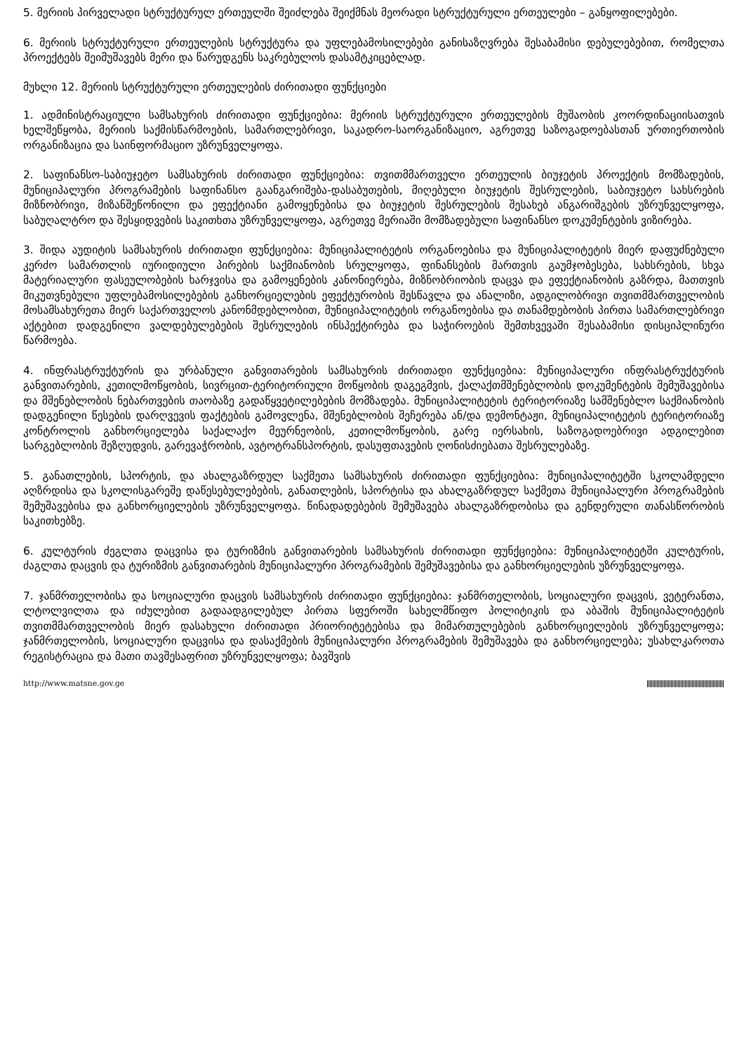5. მერიის პირველადი სტრუქტურულ ერთეულში შეიძლება შეიქმნას მეორადი სტრუქტურული ერთეულები – განყოფილებები.
6. მერიის სტრუქტურული ერთეულების სტრუქტურა და უფლებამოსილებები განისაზღვრება შესაბამისი დებულებებით, რომელთა პროექტებს შეიმუშავებს მერი და წარუდგენს საკრებულოს დასამტკიცებლად.
მუხლი 12. მერიის სტრუქტურული ერთეულების ძირითადი ფუნქციები
1. ადმინისტრაციული სამსახურის ძირითადი ფუნქციებია: მერიის სტრუქტურული ერთეულების მუშაობის კოორდინაციისათვის ხელშეწყობა, მერიის საქმისწარმოების, სამართლებრივი, საკადრო-საორგანიზაციო, აგრეთვე საზოგადოებასთან ურთიერთობის ორგანიზაცია და საინფორმაციო უზრუნველყოფა.
2. საფინანსო-საბიუჯეტო სამსახურის ძირითადი ფუნქციებია: თვითმმართველი ერთეულის ბიუჯეტის პროექტის მომზადების, მუნიციპალური პროგრამების საფინანსო გაანგარიშება-დასაბუთების, მიღებული ბიუჯეტის შესრულების, საბიუჯეტო სახსრების მიზნობრივი, მიზანშეწონილი და ეფექტიანი გამოყენებისა და ბიუჯეტის შესრულების შესახებ ანგარიშგების უზრუნველყოფა, საბუღალტრო და შესყიდვების საკითხთა უზრუნველყოფა, აგრეთვე მერიაში მომზადებული საფინანსო დოკუმენტების ვიზირება.
3. შიდა აუდიტის სამსახურის ძირითადი ფუნქციებია: მუნიციპალიტეტის ორგანოებისა და მუნიციპალიტეტის მიერ დაფუძნებული კერძო სამართლის იურიდიული პირების საქმიანობის სრულყოფა, ფინანსების მართვის გაუმჯობესება, სახსრების, სხვა მატერიალური ფასეულობების ხარჯვისა და გამოყენების კანონიერება, მიზნობრიობის დაცვა და ეფექტიანობის გაზრდა, მათთვის მიკუთვნებული უფლებამოსილებების განხორციელების ეფექტურობის შესწავლა და ანალიზი, ადგილობრივი თვითმმართველობის მოსამსახურეთა მიერ საქართველოს კანონმდებლობით, მუნიციპალიტეტის ორგანოებისა და თანამდებობის პირთა სამართლებრივი აქტებით დადგენილი ვალდებულებების შესრულების ინსპექტირება და საჭიროების შემთხვევაში შესაბამისი დისციპლინური წარმოება.
4. ინფრასტრუქტურის და ურბანული განვითარების სამსახურის ძირითადი ფუნქციებია: მუნიციპალური ინფრასტრუქტურის განვითარების, კეთილმოწყობის, სივრცით-ტერიტორიული მოწყობის დაგეგმვის, ქალაქთმშენებლობის დოკუმენტების შემუშავებისა და მშენებლობის ნებართვების თაობაზე გადაწყვეტილებების მომზადება. მუნიციპალიტეტის ტერიტორიაზე სამშენებლო საქმიანობის დადგენილი წესების დარღვევის ფაქტების გამოვლენა, მშენებლობის შეჩერება ან/და დემონტაჟი, მუნიციპალიტეტის ტერიტორიაზე კონტროლის განხორციელება საქალაქო მეურნეობის, კეთილმოწყობის, გარე იერსახის, საზოგადოებრივი ადგილებით სარგებლობის შეზღუდვის, გარევაჭრობის, ავტოტრანსპორტის, დასუფთავების ღონისძიებათა შესრულებაზე.
5. განათლების, სპორტის, და ახალგაზრდულ საქმეთა სამსახურის ძირითადი ფუნქციებია: მუნიციპალიტეტში სკოლამდელი აღზრდისა და სკოლისგარეშე დაწესებულებების, განათლების, სპორტისა და ახალგაზრდულ საქმეთა მუნიციპალური პროგრამების შემუშავებისა და განხორციელების უზრუნველყოფა. წინადადებების შემუშავება ახალგაზრდობისა და გენდერული თანასწორობის საკითხებზე.
6. კულტურის ძეგლთა დაცვისა და ტურიზმის განვითარების სამსახურის ძირითადი ფუნქციებია: მუნიციპალიტეტში კულტურის, ძაგლთა დაცვის და ტურიზმის განვითარების მუნიციპალური პროგრამების შემუშავებისა და განხორციელების უზრუნველყოფა.
7. ჯანმრთელობისა და სოციალური დაცვის სამსახურის ძირითადი ფუნქციებია: ჯანმრთელობის, სოციალური დაცვის, ვეტერანთა, ლტოლვილთა და იძულებით გადაადგილებულ პირთა სფეროში სახელმწიფო პოლიტიკის და აბაშის მუნიციპალიტეტის თვითმმართველობის მიერ დასახული ძირითადი პრიორიტეტებისა და მიმართულებების განხორციელების უზრუნველყოფა; ჯანმრთელობის, სოციალური დაცვისა და დასაქმების მუნიციპალური პროგრამების შემუშავება და განხორციელება; უსახლკაროთა რეგისტრაცია და მათი თავშესაფრით უზრუნველყოფა; ბავშვის
http://www.matsne.gov.ge